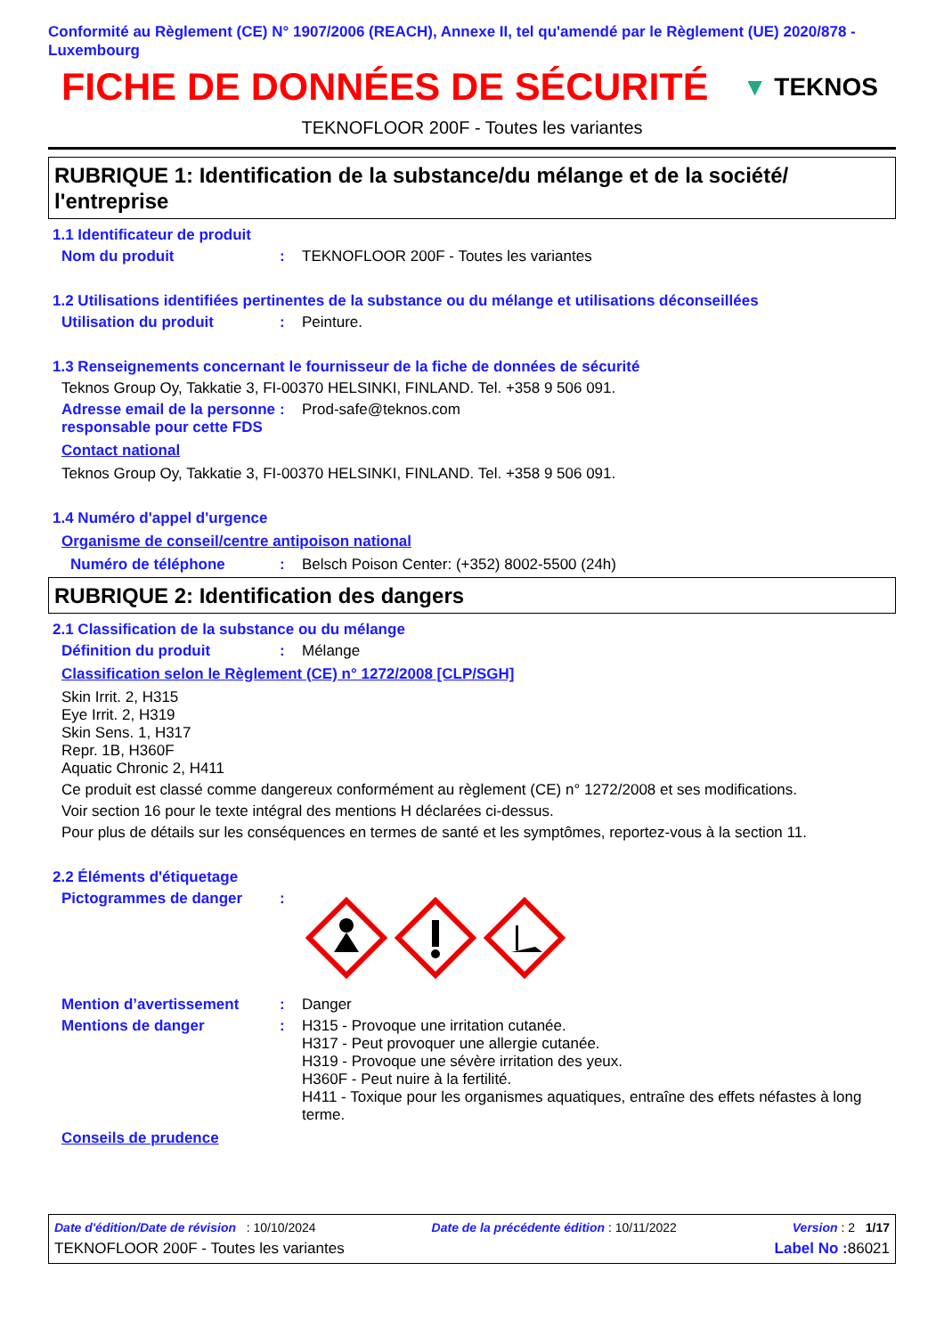Conformité au Règlement (CE) N° 1907/2006 (REACH), Annexe II, tel qu'amendé par le Règlement (UE) 2020/878 - Luxembourg
FICHE DE DONNÉES DE SÉCURITÉ
▼ TEKNOS
TEKNOFLOOR 200F - Toutes les variantes
RUBRIQUE 1: Identification de la substance/du mélange et de la société/ l'entreprise
1.1 Identificateur de produit
Nom du produit: TEKNOFLOOR 200F - Toutes les variantes
1.2 Utilisations identifiées pertinentes de la substance ou du mélange et utilisations déconseillées
Utilisation du produit: Peinture.
1.3 Renseignements concernant le fournisseur de la fiche de données de sécurité
Teknos Group Oy, Takkatie 3, FI-00370 HELSINKI, FINLAND. Tel. +358 9 506 091.
Adresse email de la personne responsable pour cette FDS: Prod-safe@teknos.com
Contact national
Teknos Group Oy, Takkatie 3, FI-00370 HELSINKI, FINLAND. Tel. +358 9 506 091.
1.4 Numéro d'appel d'urgence
Organisme de conseil/centre antipoison national
Numéro de téléphone: Belsch Poison Center: (+352) 8002-5500 (24h)
RUBRIQUE 2: Identification des dangers
2.1 Classification de la substance ou du mélange
Définition du produit: Mélange
Classification selon le Règlement (CE) n° 1272/2008 [CLP/SGH]
Skin Irrit. 2, H315
Eye Irrit. 2, H319
Skin Sens. 1, H317
Repr. 1B, H360F
Aquatic Chronic 2, H411
Ce produit est classé comme dangereux conformément au règlement (CE) n° 1272/2008 et ses modifications.
Voir section 16 pour le texte intégral des mentions H déclarées ci-dessus.
Pour plus de détails sur les conséquences en termes de santé et les symptômes, reportez-vous à la section 11.
2.2 Éléments d'étiquetage
Pictogrammes de danger:
Mention d’avertissement: Danger
Mentions de danger: H315 - Provoque une irritation cutanée.
H317 - Peut provoquer une allergie cutanée.
H319 - Provoque une sévère irritation des yeux.
H360F - Peut nuire à la fertilité.
H411 - Toxique pour les organismes aquatiques, entraîne des effets néfastes à long terme.
Conseils de prudence
Date d'édition/Date de révision : 10/10/2024 Date de la précédente édition : 10/11/2022 Version : 2 1/17
TEKNOFLOOR 200F - Toutes les variantes Label No : 86021